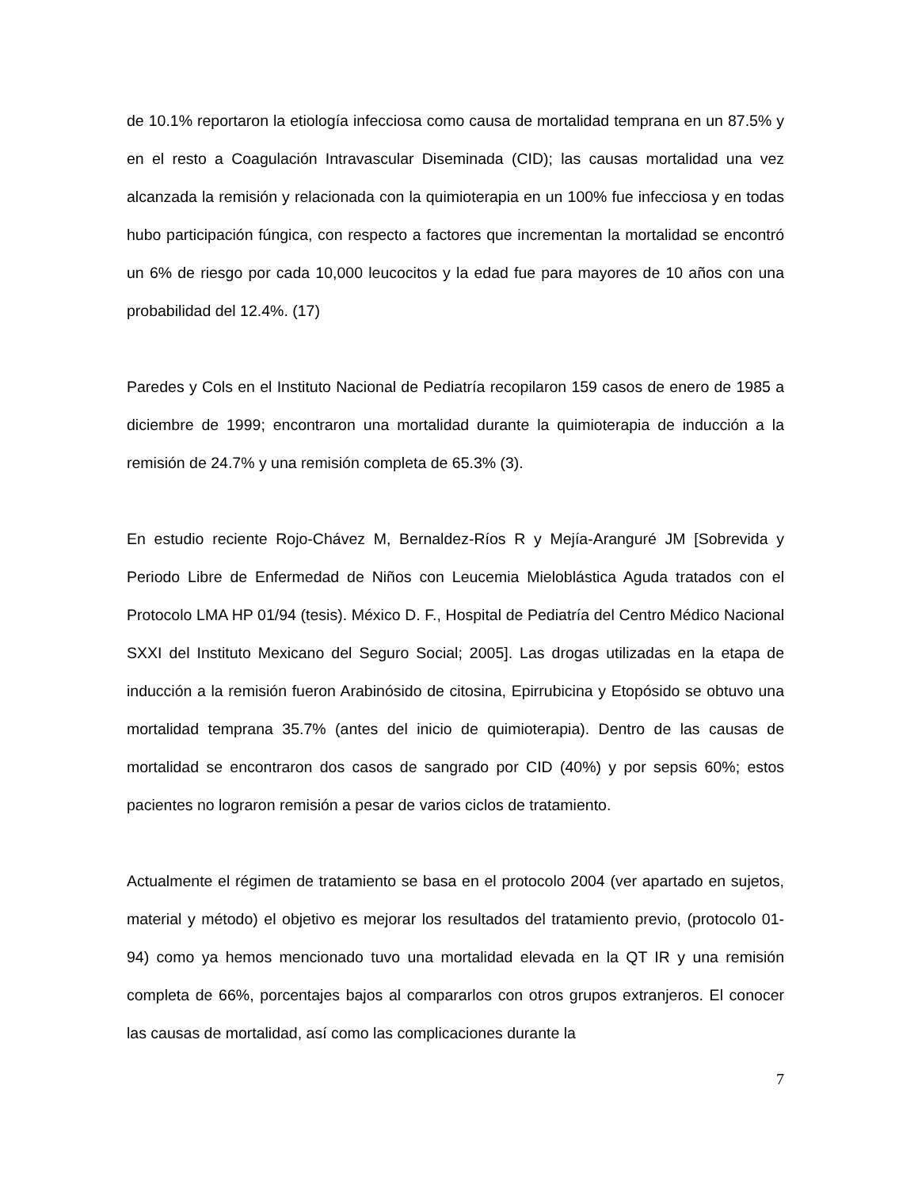de 10.1% reportaron la etiología infecciosa como causa de mortalidad temprana en un 87.5% y en el resto a Coagulación Intravascular Diseminada (CID); las causas mortalidad una vez alcanzada la remisión y relacionada con la quimioterapia en un 100% fue infecciosa y en todas hubo participación fúngica, con respecto a factores que incrementan la mortalidad se encontró un 6% de riesgo por cada 10,000 leucocitos y la edad fue para mayores de 10 años con una probabilidad del 12.4%. (17)
Paredes y Cols en el Instituto Nacional de Pediatría recopilaron 159 casos de enero de 1985 a diciembre de 1999; encontraron una mortalidad durante la quimioterapia de inducción a la remisión de 24.7% y una remisión completa de 65.3% (3).
En estudio reciente Rojo-Chávez M, Bernaldez-Ríos R y Mejía-Aranguré JM [Sobrevida y Periodo Libre de Enfermedad de Niños con Leucemia Mieloblástica Aguda tratados con el Protocolo LMA HP 01/94 (tesis). México D. F., Hospital de Pediatría del Centro Médico Nacional SXXI del Instituto Mexicano del Seguro Social; 2005]. Las drogas utilizadas en la etapa de inducción a la remisión fueron Arabinósido de citosina, Epirrubicina y Etopósido se obtuvo una mortalidad temprana 35.7% (antes del inicio de quimioterapia). Dentro de las causas de mortalidad se encontraron dos casos de sangrado por CID (40%) y por sepsis 60%; estos pacientes no lograron remisión a pesar de varios ciclos de tratamiento.
Actualmente el régimen de tratamiento se basa en el protocolo 2004 (ver apartado en sujetos, material y método) el objetivo es mejorar los resultados del tratamiento previo, (protocolo 01-94) como ya hemos mencionado tuvo una mortalidad elevada en la QT IR y una remisión completa de 66%, porcentajes bajos al compararlos con otros grupos extranjeros. El conocer las causas de mortalidad, así como las complicaciones durante la
7